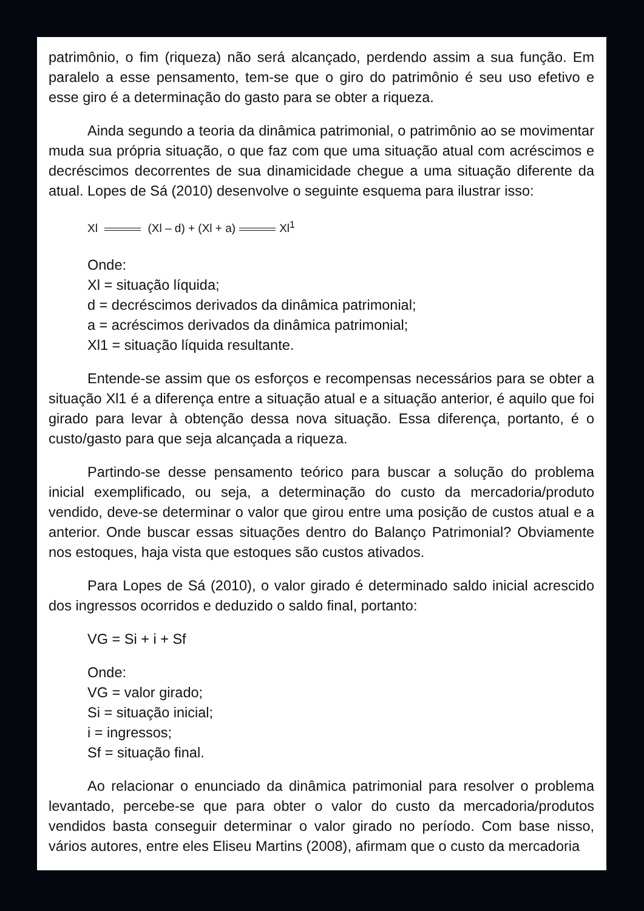patrimônio, o fim (riqueza) não será alcançado, perdendo assim a sua função. Em paralelo a esse pensamento, tem-se que o giro do patrimônio é seu uso efetivo e esse giro é a determinação do gasto para se obter a riqueza.
Ainda segundo a teoria da dinâmica patrimonial, o patrimônio ao se movimentar muda sua própria situação, o que faz com que uma situação atual com acréscimos e decréscimos decorrentes de sua dinamicidade chegue a uma situação diferente da atual. Lopes de Sá (2010) desenvolve o seguinte esquema para ilustrar isso:
Xl (Xl – d) + (Xl + a) Xl<sup>1</sup>
Onde:
Xl = situação líquida;
d = decréscimos derivados da dinâmica patrimonial;
a = acréscimos derivados da dinâmica patrimonial;
Xl1 = situação líquida resultante.
Entende-se assim que os esforços e recompensas necessários para se obter a situação Xl1 é a diferença entre a situação atual e a situação anterior, é aquilo que foi girado para levar à obtenção dessa nova situação. Essa diferença, portanto, é o custo/gasto para que seja alcançada a riqueza.
Partindo-se desse pensamento teórico para buscar a solução do problema inicial exemplificado, ou seja, a determinação do custo da mercadoria/produto vendido, deve-se determinar o valor que girou entre uma posição de custos atual e a anterior. Onde buscar essas situações dentro do Balanço Patrimonial? Obviamente nos estoques, haja vista que estoques são custos ativados.
Para Lopes de Sá (2010), o valor girado é determinado saldo inicial acrescido dos ingressos ocorridos e deduzido o saldo final, portanto:
VG = Si + i + Sf
Onde:
VG = valor girado;
Si = situação inicial;
i = ingressos;
Sf = situação final.
Ao relacionar o enunciado da dinâmica patrimonial para resolver o problema levantado, percebe-se que para obter o valor do custo da mercadoria/produtos vendidos basta conseguir determinar o valor girado no período. Com base nisso, vários autores, entre eles Eliseu Martins (2008), afirmam que o custo da mercadoria